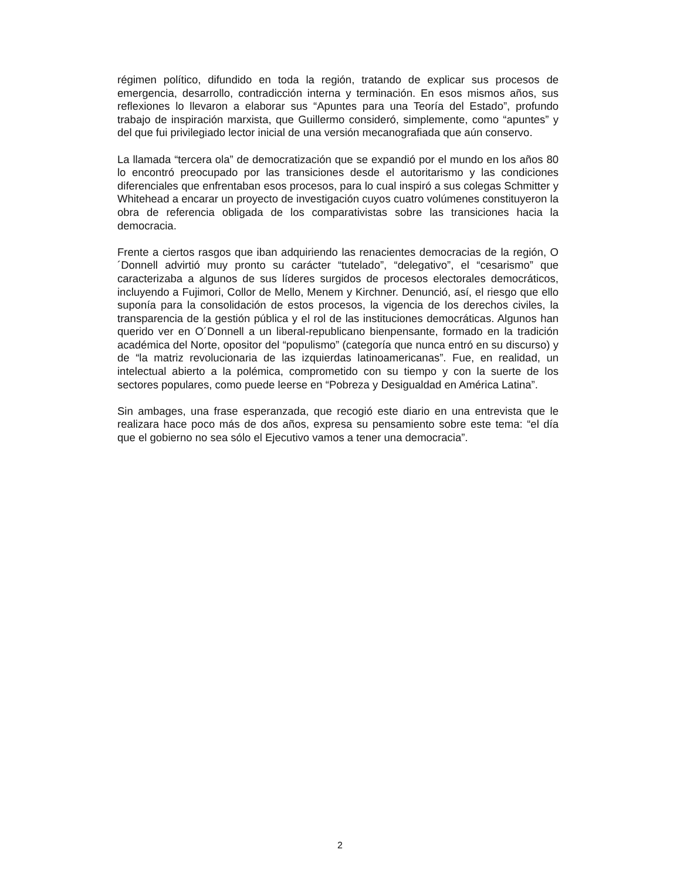régimen político, difundido en toda la región, tratando de explicar sus procesos de emergencia, desarrollo, contradicción interna y terminación. En esos mismos años, sus reflexiones lo llevaron a elaborar sus “Apuntes para una Teoría del Estado”, profundo trabajo de inspiración marxista, que Guillermo consideró, simplemente, como “apuntes” y del que fui privilegiado lector inicial de una versión mecanografiada que aún conservo.
La llamada “tercera ola” de democratización que se expandió por el mundo en los años 80 lo encontró preocupado por las transiciones desde el autoritarismo y las condiciones diferenciales que enfrentaban esos procesos, para lo cual inspiró a sus colegas Schmitter y Whitehead a encarar un proyecto de investigación cuyos cuatro volúmenes constituyeron la obra de referencia obligada de los comparativistas sobre las transiciones hacia la democracia.
Frente a ciertos rasgos que iban adquiriendo las renacientes democracias de la región, O´Donnell advirtió muy pronto su carácter “tutelado”, “delegativo”, el “cesarismo” que caracterizaba a algunos de sus líderes surgidos de procesos electorales democráticos, incluyendo a Fujimori, Collor de Mello, Menem y Kirchner. Denunció, así, el riesgo que ello suponía para la consolidación de estos procesos, la vigencia de los derechos civiles, la transparencia de la gestión pública y el rol de las instituciones democráticas. Algunos han querido ver en O´Donnell a un liberal-republicano bienpensante, formado en la tradición académica del Norte, opositor del “populismo” (categoría que nunca entró en su discurso) y de “la matriz revolucionaria de las izquierdas latinoamericanas”. Fue, en realidad, un intelectual abierto a la polémica, comprometido con su tiempo y con la suerte de los sectores populares, como puede leerse en “Pobreza y Desigualdad en América Latina”.
Sin ambages, una frase esperanzada, que recogió este diario en una entrevista que le realizara hace poco más de dos años, expresa su pensamiento sobre este tema: “el día que el gobierno no sea sólo el Ejecutivo vamos a tener una democracia”.
2